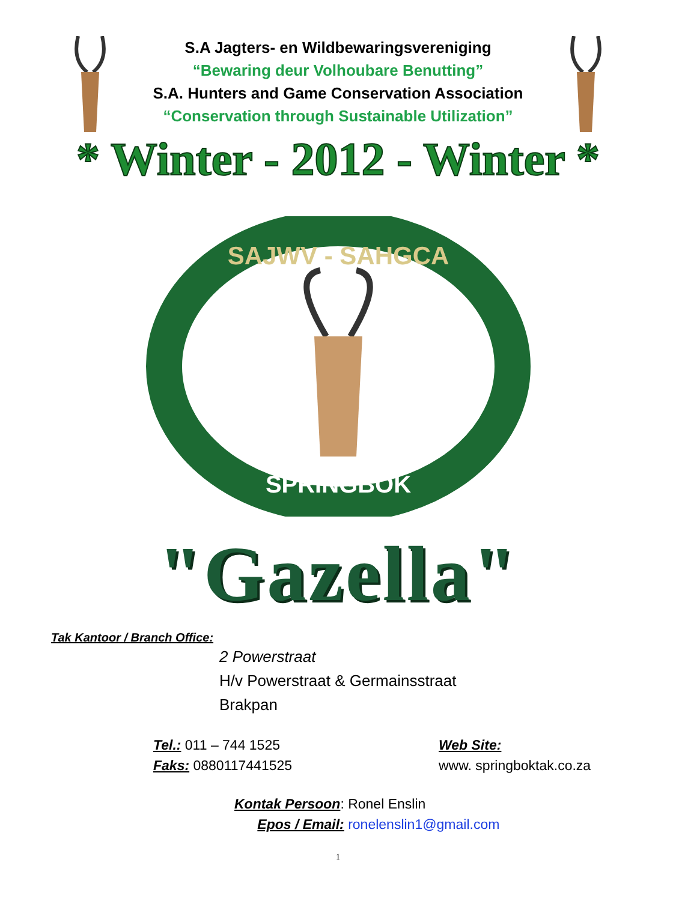S.A Jagters- en Wildbewaringsvereniging
“Bewaring deur Volhoubare Benutting”
S.A. Hunters and Game Conservation Association
“Conservation through Sustainable Utilization”
* Winter - 2012 - Winter *
SAJWV - SAHGCA
SPRINGBOK
"Gazella"
Tak Kantoor / Branch Office:
2 Powerstraat
H/v Powerstraat & Germainsstraat
Brakpan
Tel.: 011 – 744 1525
Faks: 0880117441525
Web Site:
www. springboktak.co.za
Kontak Persoon: Ronel Enslin
Epos / Email: ronelenslin1@gmail.com
1